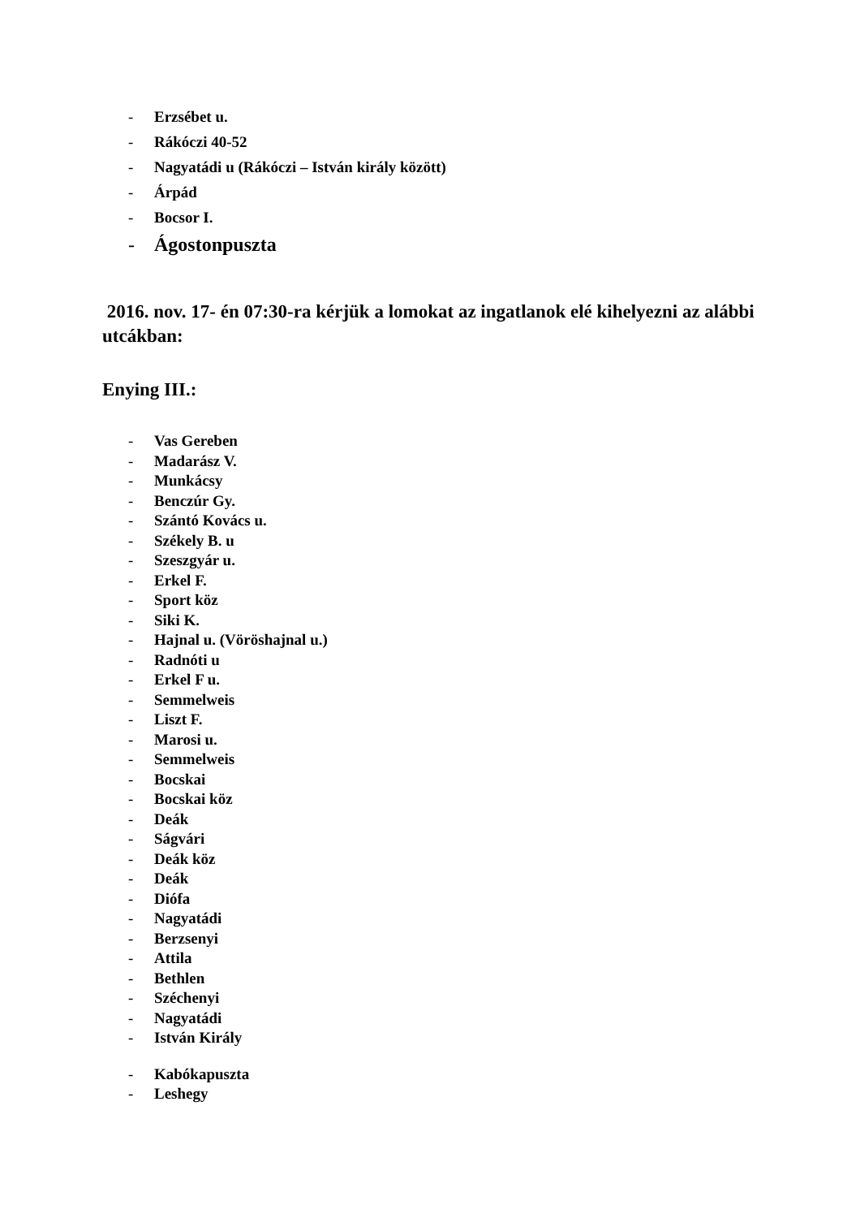- Erzsébet u.
- Rákóczi 40-52
- Nagyatádi u (Rákóczi – István király között)
- Árpád
- Bocsor I.
- Ágostonpuszta
2016. nov. 17- én 07:30-ra kérjük a lomokat az ingatlanok elé kihelyezni az alábbi utcákban:
Enying III.:
- Vas Gereben
- Madarász V.
- Munkácsy
- Benczúr Gy.
- Szántó Kovács u.
- Székely B. u
- Szeszgyár u.
- Erkel F.
- Sport köz
- Siki K.
- Hajnal u. (Vöröshajnal u.)
- Radnóti u
- Erkel F u.
- Semmelweis
- Liszt F.
- Marosi u.
- Semmelweis
- Bocskai
- Bocskai köz
- Deák
- Ságvári
- Deák köz
- Deák
- Diófa
- Nagyatádi
- Berzsenyi
- Attila
- Bethlen
- Széchenyi
- Nagyatádi
- István Király
- Kabókapuszta
- Leshegy